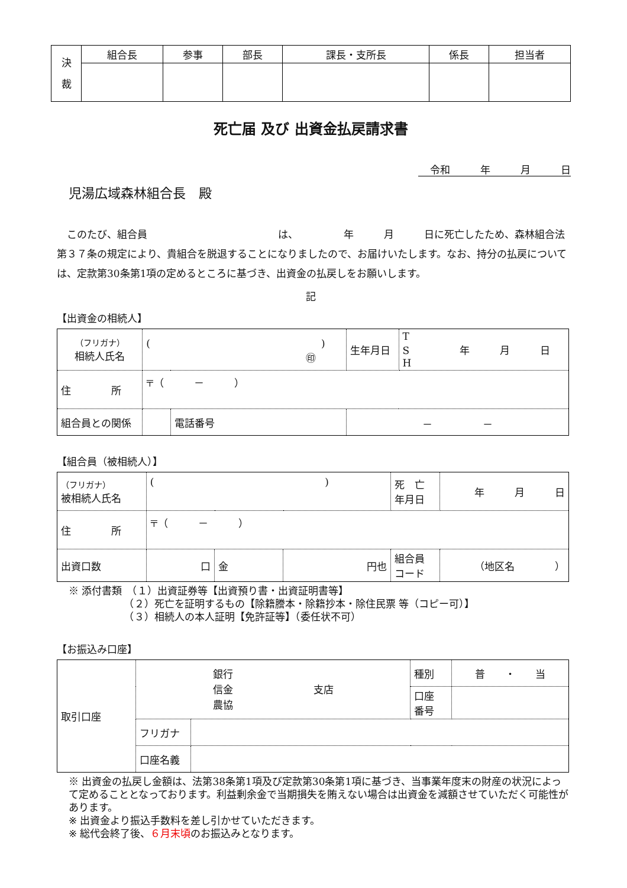| 決 裁 | 組合長 | 参事 | 部長 | 課長・支所長 | 係長 | 担当者 |
死亡届 及び 出資金払戻請求書
令和　　　年　　　月　　　日
児湯広域森林組合長　殿
　このたび、組合員　　　　　　　　　　　　　は、　　　　　年　　　月　　　日に死亡したため、森林組合法第３７条の規定により、貴組合を脱退することになりましたので、お届けいたします。なお、持分の払戻については、定款第30条第1項の定めるところに基づき、出資金の払戻しをお願いします。
記
【出資金の相続人】
| （フリガナ） 相続人氏名 | ( ) ㊞ | | 生年月日 | T S 年 月 日 H |
| 住 所 | 〒（ － ） | | | |
| 組合員との関係 | | 電話番号 | － － | |
【組合員（被相続人）】
| （フリガナ） 被相続人氏名 | ( ) | | | 死 亡 年月日 | 年 月 日 |
| 住 所 | 〒（ － ） | | | | |
| 出資口数 | 口 | 金 | 円也 | 組合員 コード | （地区名 ） |
※ 添付書類　（１）出資証券等【出資預り書・出資証明書等】
　　　　　　（２）死亡を証明するもの【除籍謄本・除籍抄本・除住民票 等（コピー可）】
　　　　　　（３）相続人の本人証明【免許証等】（委任状不可）
【お振込み口座】
| 取引口座 | 銀行 信金 支店 農協 | | 種別 | 普 ・ 当 |
| | | | 口座 番号 | |
| | フリガナ | | | |
| | 口座名義 | | | |
※ 出資金の払戻し金額は、法第38条第1項及び定款第30条第1項に基づき、当事業年度末の財産の状況によって定めることとなっております。利益剰余金で当期損失を賄えない場合は出資金を減額させていただく可能性があります。
※ 出資金より振込手数料を差し引かせていただきます。
※ 総代会終了後、６月末頃のお振込みとなります。